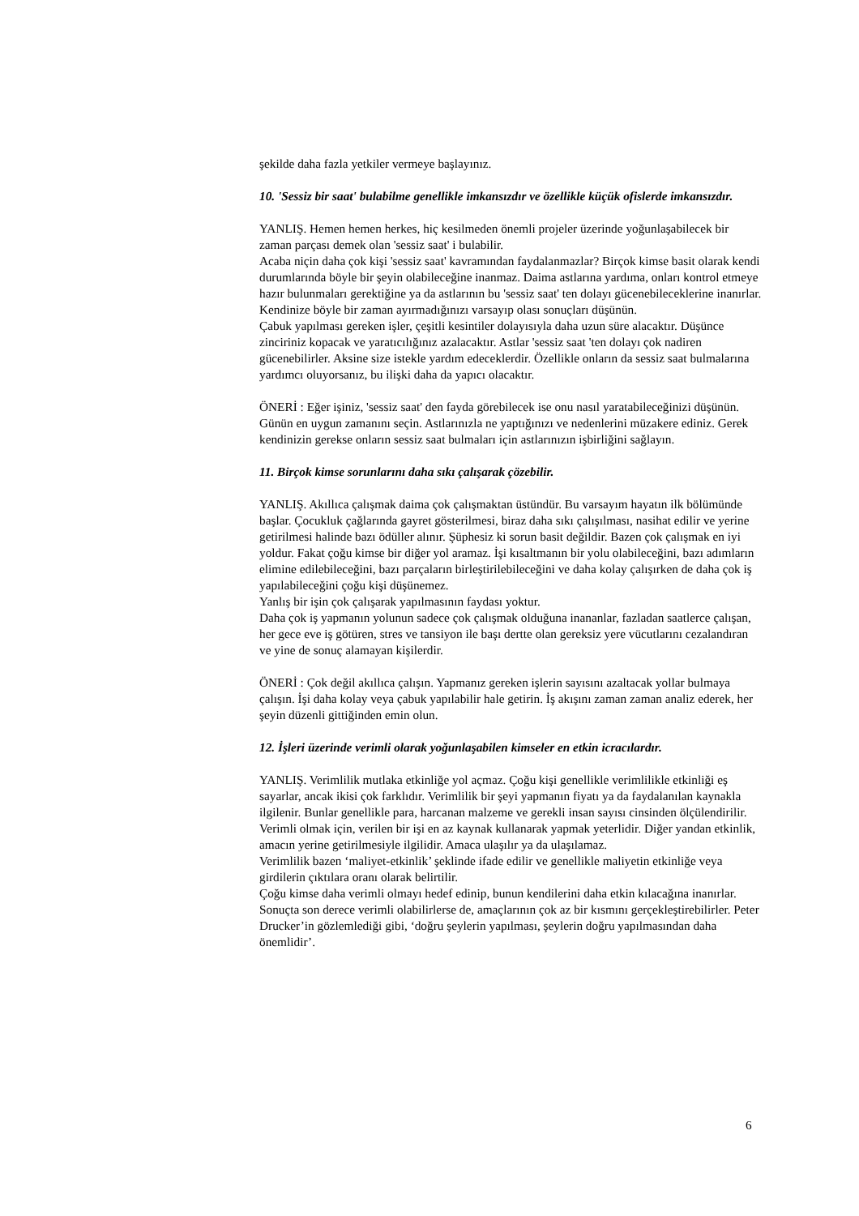şekilde daha fazla yetkiler vermeye başlayınız.
10. 'Sessiz bir saat' bulabilme genellikle imkansızdır ve özellikle küçük ofislerde imkansızdır.
YANLIŞ. Hemen hemen herkes, hiç kesilmeden önemli projeler üzerinde yoğunlaşabilecek bir zaman parçası demek olan 'sessiz saat' i bulabilir.
Acaba niçin daha çok kişi 'sessiz saat' kavramından faydalanmazlar? Birçok kimse basit olarak kendi durumlarında böyle bir şeyin olabileceğine inanmaz. Daima astlarına yardıma, onları kontrol etmeye hazır bulunmaları gerektiğine ya da astlarının bu 'sessiz saat' ten dolayı gücenebileceklerine inanırlar.
Kendinize böyle bir zaman ayırmadığınızı varsayıp olası sonuçları düşünün.
Çabuk yapılması gereken işler, çeşitli kesintiler dolayısıyla daha uzun süre alacaktır. Düşünce zinciriniz kopacak ve yaratıcılığınız azalacaktır. Astlar 'sessiz saat 'ten dolayı çok nadiren gücenebilirler. Aksine size istekle yardım edeceklerdir. Özellikle onların da sessiz saat bulmalarına yardımcı oluyorsanız, bu ilişki daha da yapıcı olacaktır.
ÖNERİ : Eğer işiniz, 'sessiz saat' den fayda görebilecek ise onu nasıl yaratabileceğinizi düşünün. Günün en uygun zamanını seçin. Astlarınızla ne yaptığınızı ve nedenlerini müzakere ediniz. Gerek kendinizin gerekse onların sessiz saat bulmaları için astlarınızın işbirliğini sağlayın.
11. Birçok kimse sorunlarını daha sıkı çalışarak çözebilir.
YANLIŞ. Akıllıca çalışmak daima çok çalışmaktan üstündür. Bu varsayım hayatın ilk bölümünde başlar. Çocukluk çağlarında gayret gösterilmesi, biraz daha sıkı çalışılması, nasihat edilir ve yerine getirilmesi halinde bazı ödüller alınır. Şüphesiz ki sorun basit değildir. Bazen çok çalışmak en iyi yoldur. Fakat çoğu kimse bir diğer yol aramaz. İşi kısaltmanın bir yolu olabileceğini, bazı adımların elimine edilebileceğini, bazı parçaların birleştirilebileceğini ve daha kolay çalışırken de daha çok iş yapılabileceğini çoğu kişi düşünemez.
Yanlış bir işin çok çalışarak yapılmasının faydası yoktur.
Daha çok iş yapmanın yolunun sadece çok çalışmak olduğuna inananlar, fazladan saatlerce çalışan, her gece eve iş götüren, stres ve tansiyon ile başı dertte olan gereksiz yere vücutlarını cezalandıran ve yine de sonuç alamayan kişilerdir.
ÖNERİ : Çok değil akıllıca çalışın. Yapmanız gereken işlerin sayısını azaltacak yollar bulmaya çalışın. İşi daha kolay veya çabuk yapılabilir hale getirin. İş akışını zaman zaman analiz ederek, her şeyin düzenli gittiğinden emin olun.
12. İşleri üzerinde verimli olarak yoğunlaşabilen kimseler en etkin icracılardır.
YANLIŞ. Verimlilik mutlaka etkinliğe yol açmaz. Çoğu kişi genellikle verimlilikle etkinliği eş sayarlar, ancak ikisi çok farklıdır. Verimlilik bir şeyi yapmanın fiyatı ya da faydalanılan kaynakla ilgilenir. Bunlar genellikle para, harcanan malzeme ve gerekli insan sayısı cinsinden ölçülendirilir. Verimli olmak için, verilen bir işi en az kaynak kullanarak yapmak yeterlidir. Diğer yandan etkinlik, amacın yerine getirilmesiyle ilgilidir. Amaca ulaşılır ya da ulaşılamaz.
Verimlilik bazen ‘maliyet-etkinlik’ şeklinde ifade edilir ve genellikle maliyetin etkinliğe veya girdilerin çıktılara oranı olarak belirtilir.
Çoğu kimse daha verimli olmayı hedef edinip, bunun kendilerini daha etkin kılacağına inanırlar. Sonuçta son derece verimli olabilirlerse de, amaçlarının çok az bir kısmını gerçekleştirebilirler. Peter Drucker’in gözlemlediği gibi, ‘doğru şeylerin yapılması, şeylerin doğru yapılmasından daha önemlidir’.
6